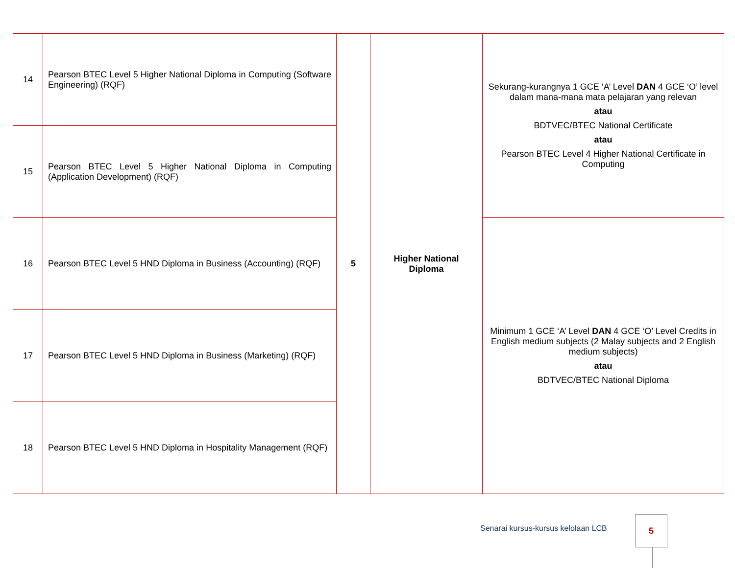| 14 | Pearson BTEC Level 5 Higher National Diploma in Computing (Software Engineering) (RQF) | 5 | Higher National Diploma | Sekurang-kurangnya 1 GCE ‘A’ Level DAN 4 GCE ‘O’ level dalam mana-mana mata pelajaran yang relevan atau BDTVEC/BTEC National Certificate atau Pearson BTEC Level 4 Higher National Certificate in Computing |
| 15 | Pearson BTEC Level 5 Higher National Diploma in Computing (Application Development) (RQF) | | | |
| 16 | Pearson BTEC Level 5 HND Diploma in Business (Accounting) (RQF) | | | Minimum 1 GCE ‘A’ Level DAN 4 GCE ‘O’ Level Credits in English medium subjects (2 Malay subjects and 2 English medium subjects) atau BDTVEC/BTEC National Diploma |
| 17 | Pearson BTEC Level 5 HND Diploma in Business (Marketing) (RQF) | | | |
| 18 | Pearson BTEC Level 5 HND Diploma in Hospitality Management (RQF) | | | |
Senarai kursus-kursus kelolaan LCB
5